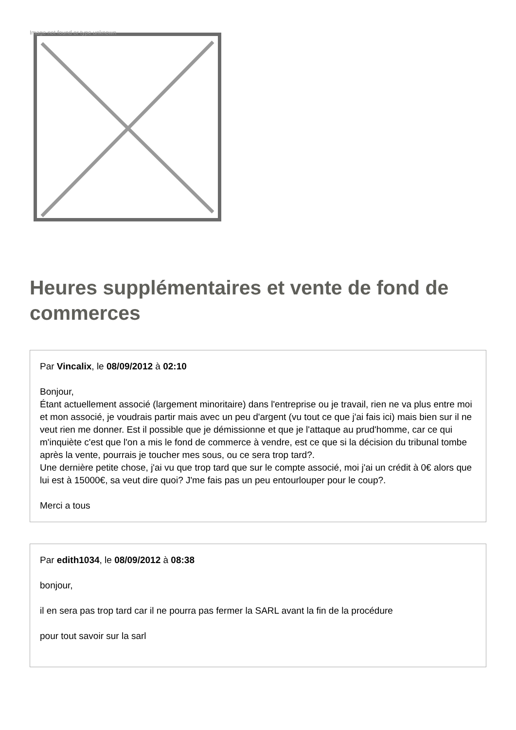Image not found or type unknown
Heures supplémentaires et vente de fond de commerces
Par Vincalix, le 08/09/2012 à 02:10
Bonjour,
Étant actuellement associé (largement minoritaire) dans l'entreprise ou je travail, rien ne va plus entre moi et mon associé, je voudrais partir mais avec un peu d'argent (vu tout ce que j'ai fais ici) mais bien sur il ne veut rien me donner. Est il possible que je démissionne et que je l'attaque au prud'homme, car ce qui m'inquiète c'est que l'on a mis le fond de commerce à vendre, est ce que si la décision du tribunal tombe après la vente, pourrais je toucher mes sous, ou ce sera trop tard?.
Une dernière petite chose, j'ai vu que trop tard que sur le compte associé, moi j'ai un crédit à 0€ alors que lui est à 15000€, sa veut dire quoi? J'me fais pas un peu entourlouper pour le coup?.
Merci a tous
Par edith1034, le 08/09/2012 à 08:38
bonjour,
il en sera pas trop tard car il ne pourra pas fermer la SARL avant la fin de la procédure
pour tout savoir sur la sarl